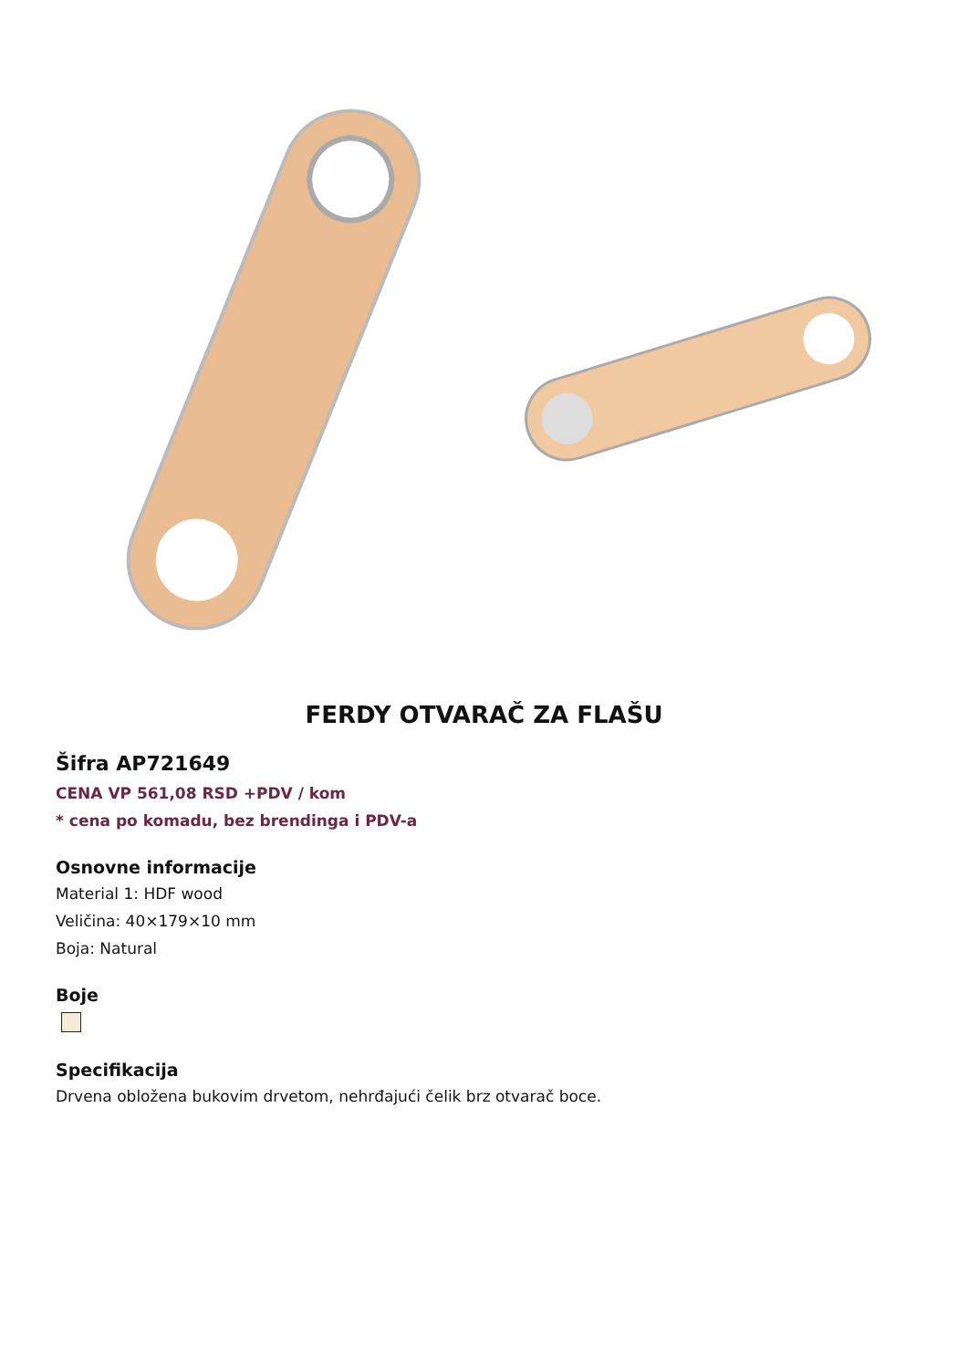FERDY OTVARAČ ZA FLAŠU
Šifra AP721649
CENA VP 561,08 RSD +PDV / kom
* cena po komadu, bez brendinga i PDV-a
Osnovne informacije
Material 1: HDF wood
Veličina: 40×179×10 mm
Boja: Natural
Boje
Specifikacija
Drvena obložena bukovim drvetom, nehrđajući čelik brz otvarač boce.